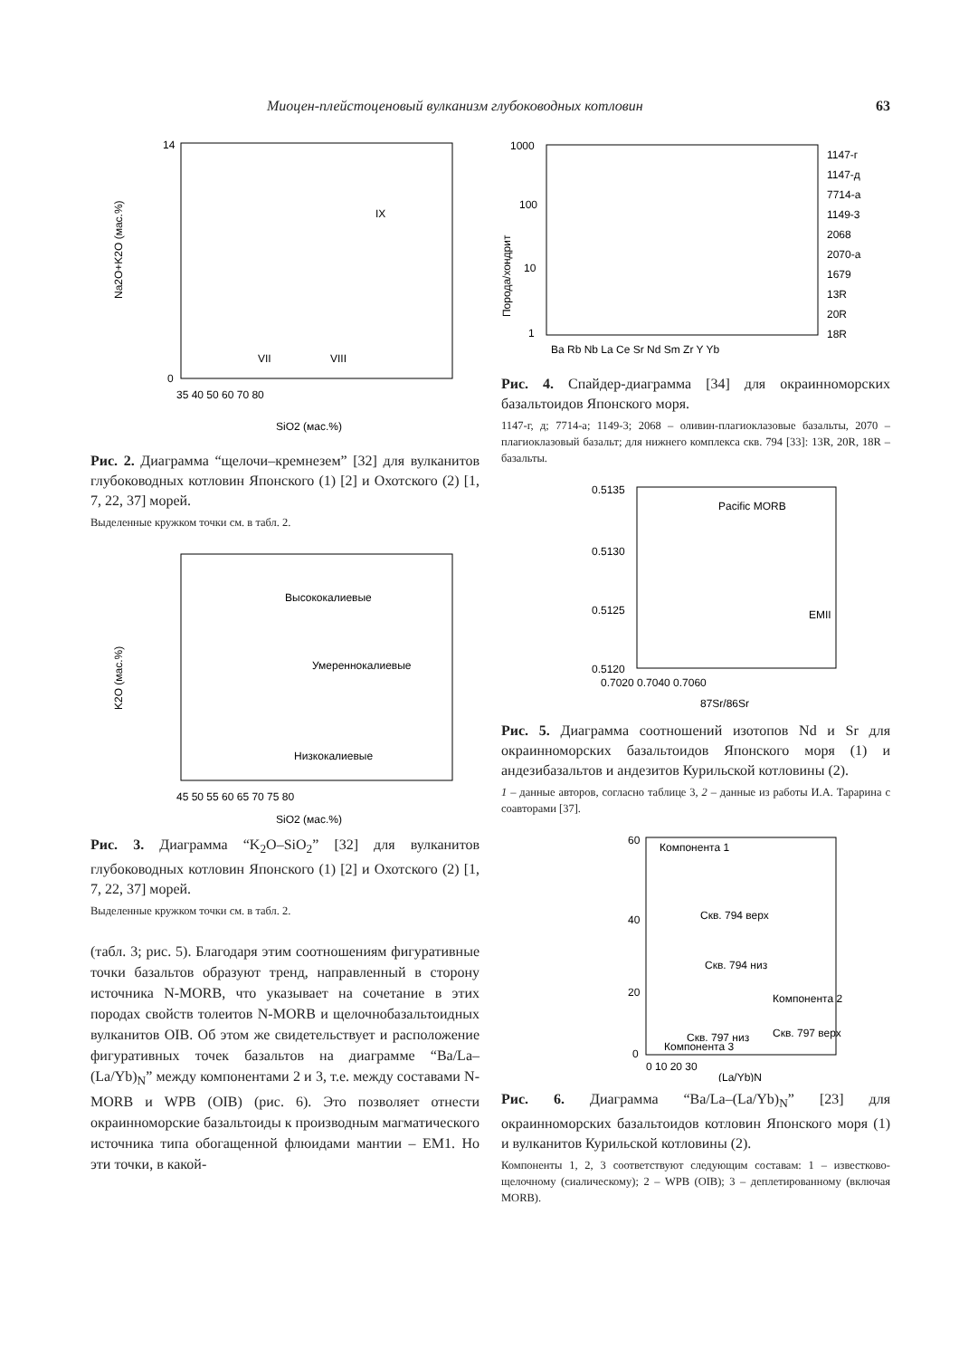Миоцен-плейстоценовый вулканизм глубоководных котловин 63
0
14
Na2O+K2O (мас.%)
35 40 50 60 70 80
SiO2 (мас.%)
IX
VIII
VII
Рис. 2. Диаграмма “щелочи–кремнезем” [32] для вулканитов глубоководных котловин Японского (1) [2] и Охотского (2) [1, 7, 22, 37] морей.
Выделенные кружком точки см. в табл. 2.
Высококалиевые
Умереннокалиевые
Низкокалиевые
K2O (мас.%)
45 50 55 60 65 70 75 80
SiO2 (мас.%)
Рис. 3. Диаграмма “K<sub>2</sub>O–SiO<sub>2</sub>” [32] для вулканитов глубоководных котловин Японского (1) [2] и Охотского (2) [1, 7, 22, 37] морей.
Выделенные кружком точки см. в табл. 2.
(табл. 3; рис. 5). Благодаря этим соотношениям фигуративные точки базальтов образуют тренд, направленный в сторону источника N-MORB, что указывает на сочетание в этих породах свойств толеитов N-MORB и щелочнобазальтоидных вулканитов OIB. Об этом же свидетельствует и расположение фигуративных точек базальтов на диаграмме “Ba/La–(La/Yb)<sub>N</sub>” между компонентами 2 и 3, т.е. между составами N-MORB и WPB (OIB) (рис. 6). Это позволяет отнести окраинноморские базальтоиды к производным магматического источника типа обогащенной флюидами мантии – EM1. Но эти точки, в какой-
1000
100
10
1
Ba Rb Nb La Ce Sr Nd Sm Zr Y Yb
1147-г
1147-д
7714-а
1149-3
2068
2070-а
1679
13R
20R
18R
Порода/хондрит
Рис. 4. Спайдер-диаграмма [34] для окраинноморских базальтоидов Японского моря.
1147-г, д; 7714-а; 1149-3; 2068 – оливин-плагиоклазовые базальты, 2070 – плагиоклазовый базальт; для нижнего комплекса скв. 794 [33]: 13R, 20R, 18R – базальты.
0.5135
0.5130
0.5125
0.5120
Pacific MORB
EMII
0.7020 0.7040 0.7060
87Sr/86Sr
Рис. 5. Диаграмма соотношений изотопов Nd и Sr для окраинноморских базальтоидов Японского моря (1) и андезибазальтов и андезитов Курильской котловины (2).
1 – данные авторов, согласно таблице 3, 2 – данные из работы И.А. Тарарина с соавторами [37].
60
40
20
0
Компонента 1
Скв. 794 верх
Скв. 794 низ
Компонента 2
Скв. 797 низ
Скв. 797 верх
Компонента 3
0 10 20 30
(La/Yb)N
Рис. 6. Диаграмма “Ba/La–(La/Yb)<sub>N</sub>” [23] для окраинноморских базальтоидов котловин Японского моря (1) и вулканитов Курильской котловины (2).
Компоненты 1, 2, 3 соответствуют следующим составам: 1 – известково-щелочному (сиалическому); 2 – WPB (OIB); 3 – деплетированному (включая MORB).